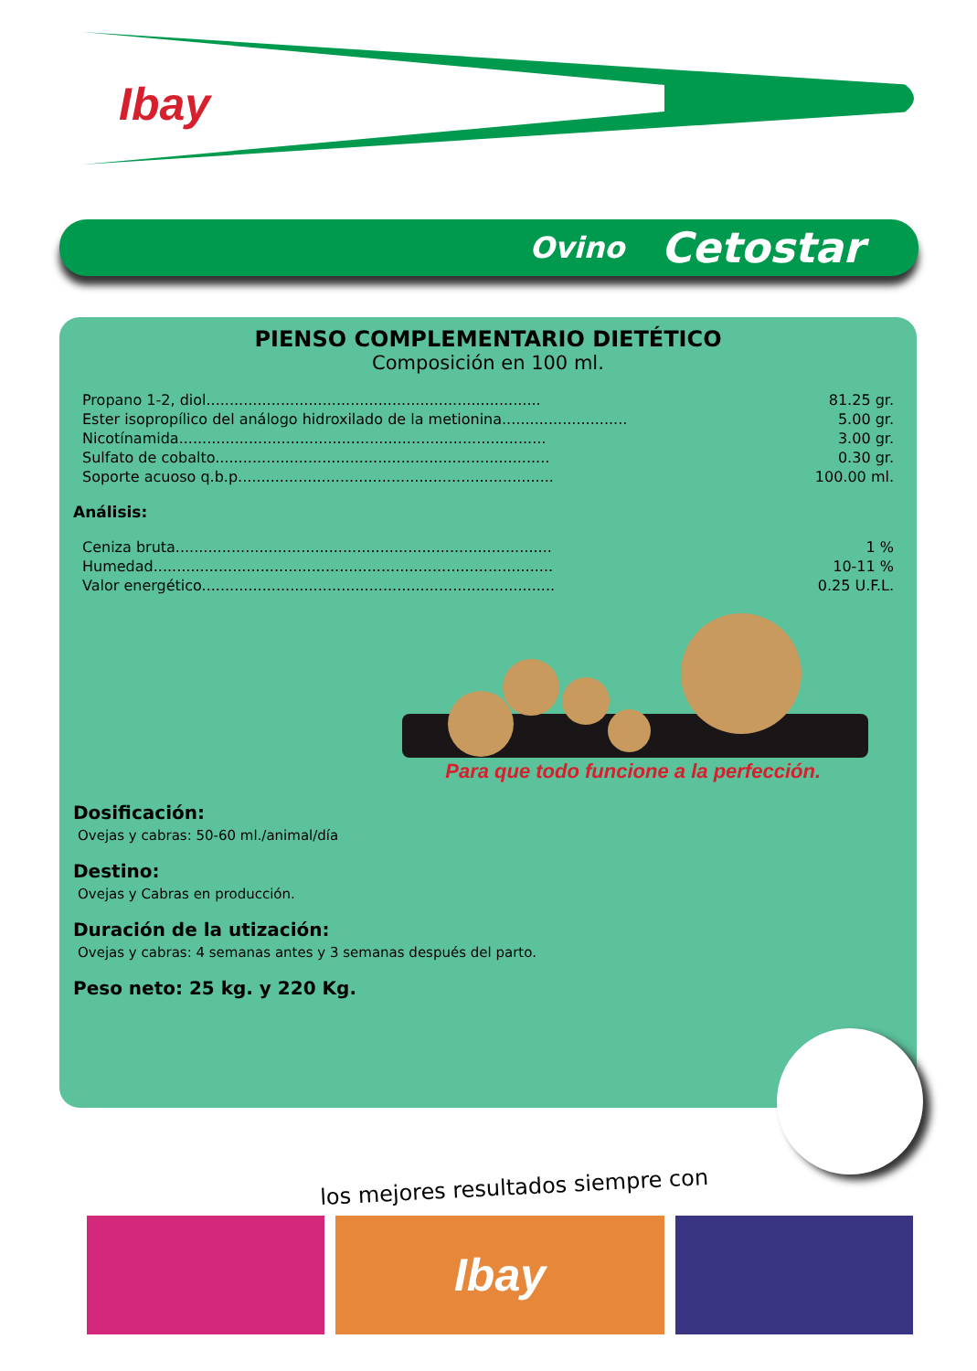Ibay
Ovino Cetostar
PIENSO COMPLEMENTARIO DIETÉTICO
Composición en 100 ml.
| Propano 1-2, diol........................................................................ | 81.25 gr. |
| Ester isopropílico del análogo hidroxilado de la metionina........................... | 5.00 gr. |
| Nicotínamida............................................................................... | 3.00 gr. |
| Sulfato de cobalto........................................................................ | 0.30 gr. |
| Soporte acuoso q.b.p.................................................................... | 100.00 ml. |
Análisis:
| Ceniza bruta................................................................................. | 1 % |
| Humedad...................................................................................... | 10-11 % |
| Valor energético............................................................................ | 0.25 U.F.L. |
Para que todo funcione a la perfección.
Dosificación:
Ovejas y cabras: 50-60 ml./animal/día
Destino:
Ovejas y Cabras en producción.
Duración de la utización:
Ovejas y cabras: 4 semanas antes y 3 semanas después del parto.
Peso neto: 25 kg. y 220 Kg.
los mejores resultados siempre con
Ibay